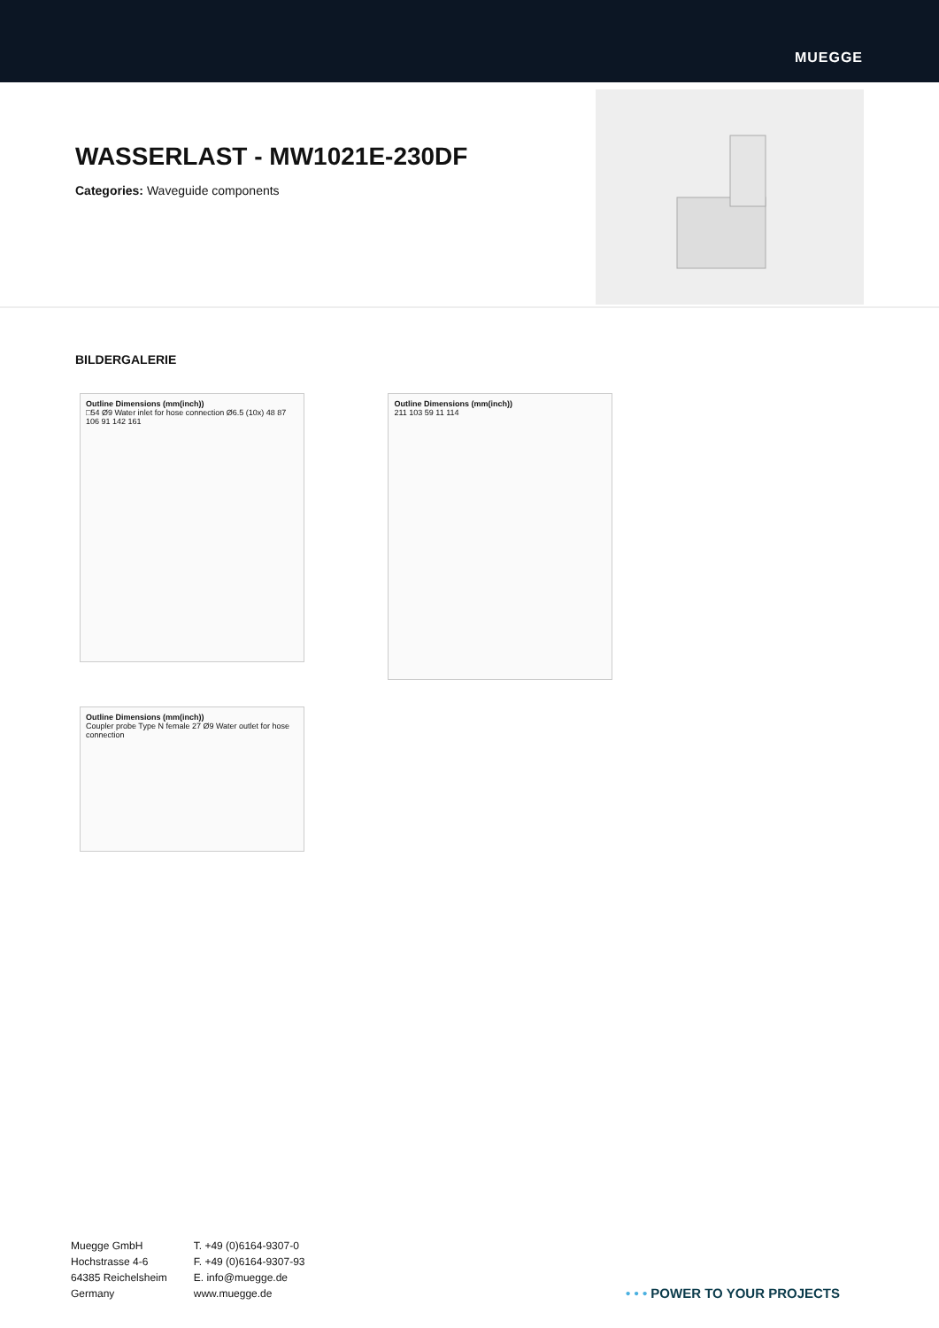MUEGGE
WASSERLAST - MW1021E-230DF
Categories: Waveguide components
BILDERGALERIE
Outline Dimensions (mm(inch))
□54 Ø9 Water inlet for hose connection Ø6.5 (10x) 48 87 106 91 142 161
Outline Dimensions (mm(inch))
211 103 59 11 114
Outline Dimensions (mm(inch))
Coupler probe Type N female 27 Ø9 Water outlet for hose connection
Muegge GmbH
Hochstrasse 4-6
64385 Reichelsheim
Germany
T. +49 (0)6164-9307-0
F. +49 (0)6164-9307-93
E. info@muegge.de
www.muegge.de
• • • POWER TO YOUR PROJECTS